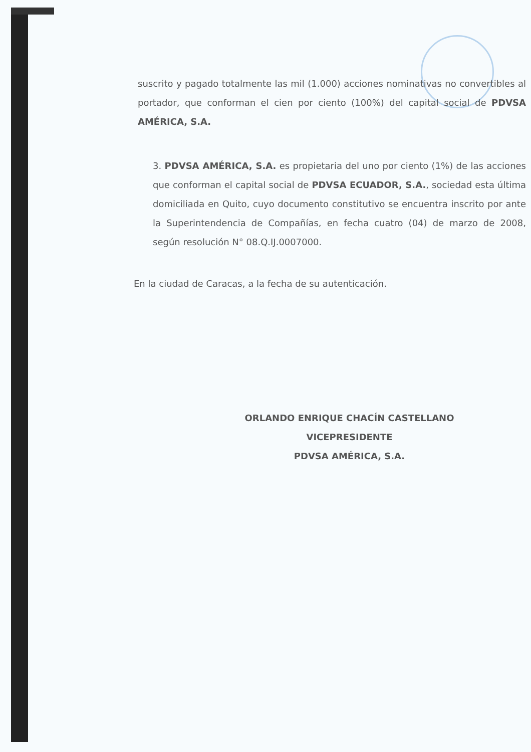suscrito y pagado totalmente las mil (1.000) acciones nominativas no convertibles al portador, que conforman el cien por ciento (100%) del capital social de PDVSA AMÉRICA, S.A.
3. PDVSA AMÉRICA, S.A. es propietaria del uno por ciento (1%) de las acciones que conforman el capital social de PDVSA ECUADOR, S.A., sociedad esta última domiciliada en Quito, cuyo documento constitutivo se encuentra inscrito por ante la Superintendencia de Compañías, en fecha cuatro (04) de marzo de 2008, según resolución N° 08.Q.IJ.0007000.
En la ciudad de Caracas, a la fecha de su autenticación.
ORLANDO ENRIQUE CHACÍN CASTELLANO
VICEPRESIDENTE
PDVSA AMÉRICA, S.A.